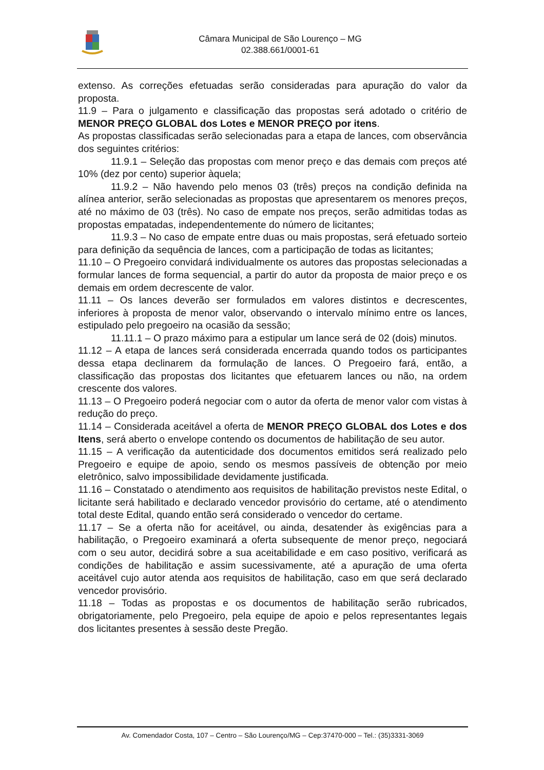Câmara Municipal de São Lourenço – MG
02.388.661/0001-61
extenso. As correções efetuadas serão consideradas para apuração do valor da proposta.
11.9 – Para o julgamento e classificação das propostas será adotado o critério de MENOR PREÇO GLOBAL dos Lotes e MENOR PREÇO por itens.
As propostas classificadas serão selecionadas para a etapa de lances, com observância dos seguintes critérios:
11.9.1 – Seleção das propostas com menor preço e das demais com preços até 10% (dez por cento) superior àquela;
11.9.2 – Não havendo pelo menos 03 (três) preços na condição definida na alínea anterior, serão selecionadas as propostas que apresentarem os menores preços, até no máximo de 03 (três). No caso de empate nos preços, serão admitidas todas as propostas empatadas, independentemente do número de licitantes;
11.9.3 – No caso de empate entre duas ou mais propostas, será efetuado sorteio para definição da sequência de lances, com a participação de todas as licitantes;
11.10 – O Pregoeiro convidará individualmente os autores das propostas selecionadas a formular lances de forma sequencial, a partir do autor da proposta de maior preço e os demais em ordem decrescente de valor.
11.11 – Os lances deverão ser formulados em valores distintos e decrescentes, inferiores à proposta de menor valor, observando o intervalo mínimo entre os lances, estipulado pelo pregoeiro na ocasião da sessão;
11.11.1 – O prazo máximo para a estipular um lance será de 02 (dois) minutos.
11.12 – A etapa de lances será considerada encerrada quando todos os participantes dessa etapa declinarem da formulação de lances. O Pregoeiro fará, então, a classificação das propostas dos licitantes que efetuarem lances ou não, na ordem crescente dos valores.
11.13 – O Pregoeiro poderá negociar com o autor da oferta de menor valor com vistas à redução do preço.
11.14 – Considerada aceitável a oferta de MENOR PREÇO GLOBAL dos Lotes e dos Itens, será aberto o envelope contendo os documentos de habilitação de seu autor.
11.15 – A verificação da autenticidade dos documentos emitidos será realizado pelo Pregoeiro e equipe de apoio, sendo os mesmos passíveis de obtenção por meio eletrônico, salvo impossibilidade devidamente justificada.
11.16 – Constatado o atendimento aos requisitos de habilitação previstos neste Edital, o licitante será habilitado e declarado vencedor provisório do certame, até o atendimento total deste Edital, quando então será considerado o vencedor do certame.
11.17 – Se a oferta não for aceitável, ou ainda, desatender às exigências para a habilitação, o Pregoeiro examinará a oferta subsequente de menor preço, negociará com o seu autor, decidirá sobre a sua aceitabilidade e em caso positivo, verificará as condições de habilitação e assim sucessivamente, até a apuração de uma oferta aceitável cujo autor atenda aos requisitos de habilitação, caso em que será declarado vencedor provisório.
11.18 – Todas as propostas e os documentos de habilitação serão rubricados, obrigatoriamente, pelo Pregoeiro, pela equipe de apoio e pelos representantes legais dos licitantes presentes à sessão deste Pregão.
Av. Comendador Costa, 107 – Centro – São Lourenço/MG – Cep:37470-000 – Tel.: (35)3331-3069